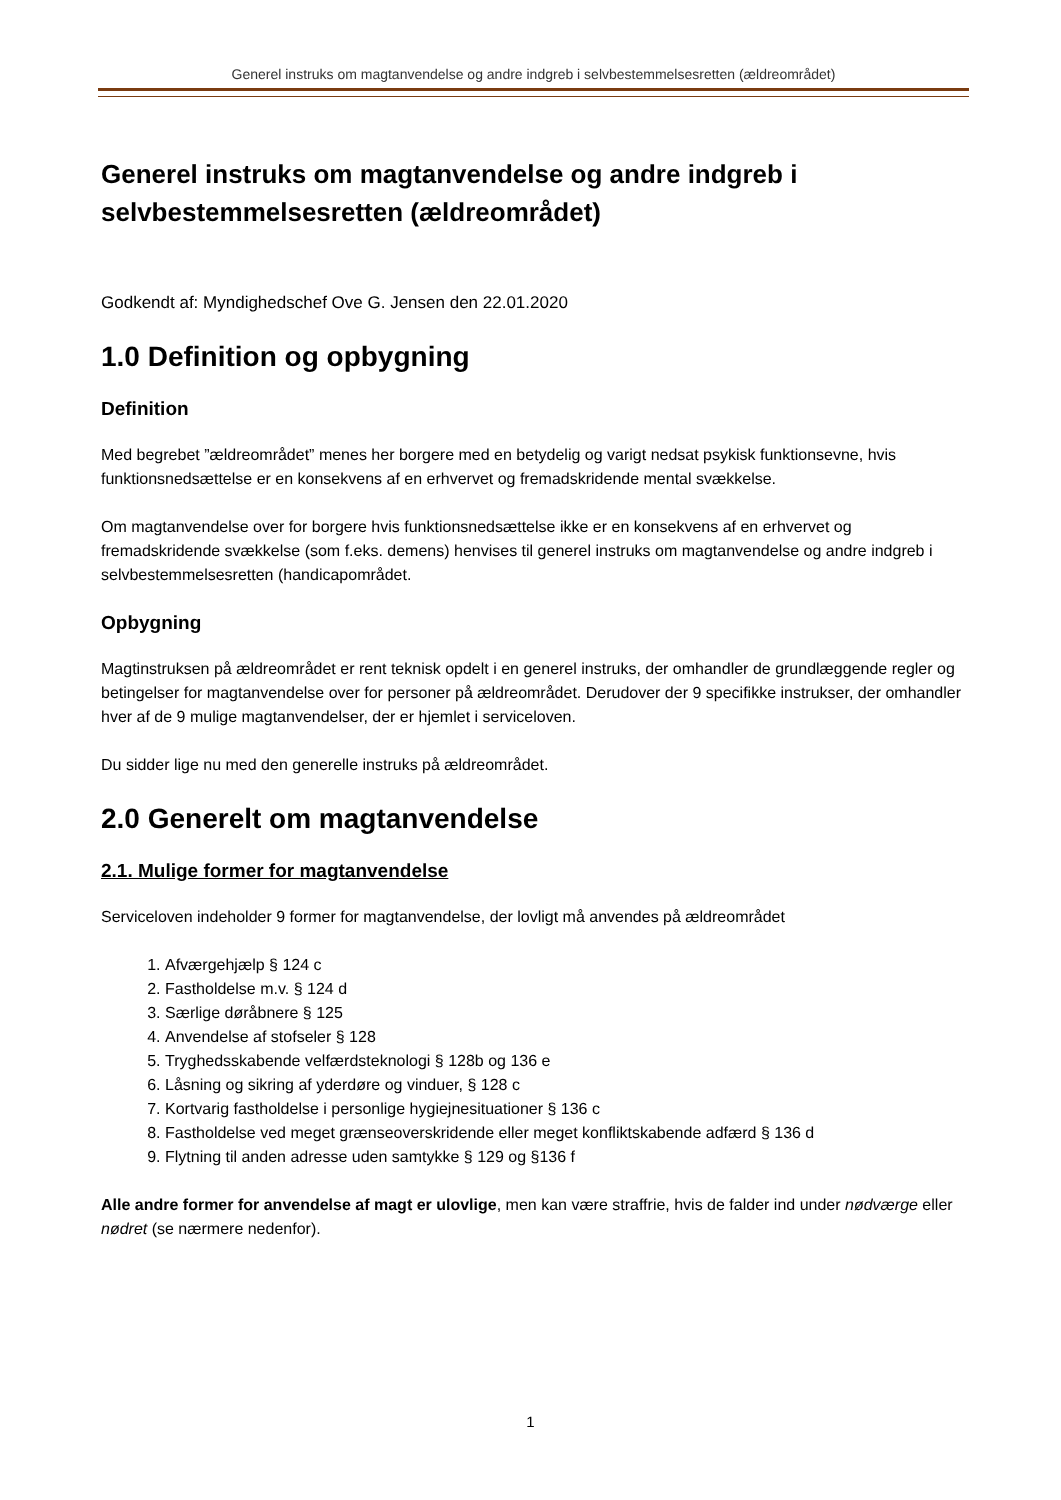Generel instruks om magtanvendelse og andre indgreb i selvbestemmelsesretten (ældreområdet)
Generel instruks om magtanvendelse og andre indgreb i selvbestemmelsesretten (ældreområdet)
Godkendt af: Myndighedschef Ove G. Jensen den 22.01.2020
1.0 Definition og opbygning
Definition
Med begrebet ”ældreområdet” menes her borgere med en betydelig og varigt nedsat psykisk funktionsevne, hvis funktionsnedsættelse er en konsekvens af en erhvervet og fremadskridende mental svækkelse.
Om magtanvendelse over for borgere hvis funktionsnedsættelse ikke er en konsekvens af en erhvervet og fremadskridende svækkelse (som f.eks. demens) henvises til generel instruks om magtanvendelse og andre indgreb i selvbestemmelsesretten (handicapområdet.
Opbygning
Magtinstruksen på ældreområdet er rent teknisk opdelt i en generel instruks, der omhandler de grundlæggende regler og betingelser for magtanvendelse over for personer på ældreområdet. Derudover der 9 specifikke instrukser, der omhandler hver af de 9 mulige magtanvendelser, der er hjemlet i serviceloven.
Du sidder lige nu med den generelle instruks på ældreområdet.
2.0 Generelt om magtanvendelse
2.1. Mulige former for magtanvendelse
Serviceloven indeholder 9 former for magtanvendelse, der lovligt må anvendes på ældreområdet
1. Afværgehjælp § 124 c
2. Fastholdelse m.v. § 124 d
3. Særlige døråbnere § 125
4. Anvendelse af stofseler § 128
5. Tryghedsskabende velfærdsteknologi § 128b og 136 e
6. Låsning og sikring af yderdøre og vinduer, § 128 c
7. Kortvarig fastholdelse i personlige hygiejnesituationer § 136 c
8. Fastholdelse ved meget grænseoverskridende eller meget konfliktskabende adfærd § 136 d
9. Flytning til anden adresse uden samtykke § 129 og §136 f
Alle andre former for anvendelse af magt er ulovlige, men kan være straffrie, hvis de falder ind under nødværge eller nødret (se nærmere nedenfor).
1